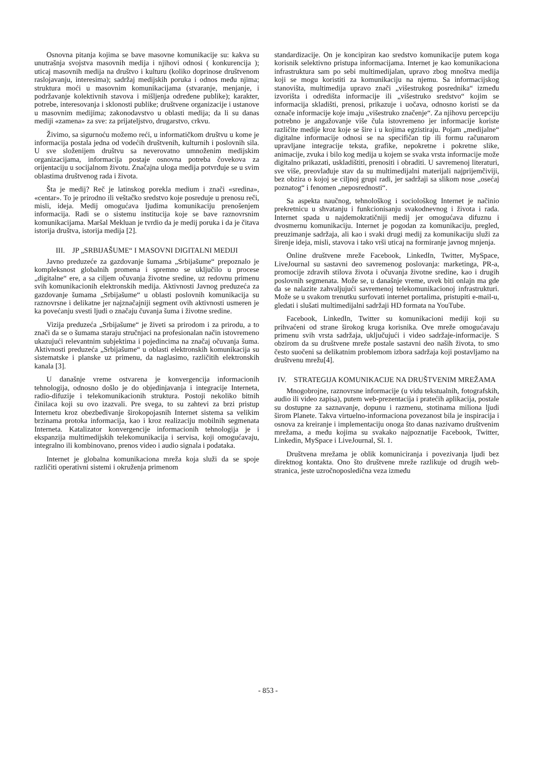Osnovna pitanja kojima se bave masovne komunikacije su: kakva su unutrašnja svojstva masovnih medija i njihovi odnosi ( konkurencija ); uticaj masovnih medija na društvo i kulturu (koliko doprinose društvenom raslojavanju, interesima); sadržaj medijskih poruka i odnos među njima; struktura moći u masovnim komunikacijama (stvaranje, menjanje, i podržavanje kolektivnih stavova i mišljenja određene publike); karakter, potrebe, interesovanja i sklonosti publike; društvene organizacije i ustanove u masovnim medijima; zakonodavstvo u oblasti medija; da li su danas mediji «zamena» za sve: za prijateljstvo, drugarstvo, crkvu.
Živimo, sa sigurnoću možemo reći, u informatičkom društvu u kome je informacija postala jedna od vodećih društvenih, kulturnih i poslovnih sila. U sve složenijem društvu sa neverovatno umnoženim medijskim organizacijama, informacija postaje osnovna potreba čovekova za orijentaciju u socijalnom životu. Značajna uloga medija potvrđuje se u svim oblastima društvenog rada i života.
Šta je medij? Reč je latinskog porekla medium i znači «sredina», «centar». To je prirodno ili veštačko sredstvo koje posreduje u prenosu reči, misli, ideja. Medij omogućava ljudima komunikaciju prenošenjem informacija. Radi se o sistemu institucija koje se bave raznovrsnim komunikacijama. Maršal Mekluan je tvrdio da je medij poruka i da je čitava istorija društva, istorija medija [2].
III. JP „SRBIJAŠUME“ I MASOVNI DIGITALNI MEDIJI
Javno preduzeće za gazdovanje šumama „Srbijašume“ prepoznalo je kompleksnost globalnih promena i spremno se uključilo u procese „digitalne“ ere, a sa ciljem očuvanja životne sredine, uz redovnu primenu svih komunikacionih elektronskih medija. Aktivnosti Javnog preduzeća za gazdovanje šumama „Srbijašume“ u oblasti poslovnih komunikacija su raznovrsne i delikatne jer najznačajniji segment ovih aktivnosti usmeren je ka povećanju svesti ljudi o značaju čuvanja šuma i životne sredine.
Vizija preduzeća „Srbijašume“ je živeti sa prirodom i za prirodu, a to znači da se o šumama staraju stručnjaci na profesionalan način istovremeno ukazujući relevantnim subjektima i pojedincima na značaj očuvanja šuma. Aktivnosti preduzeća „Srbijašume“ u oblasti elektronskih komunikacija su sistematske i planske uz primenu, da naglasimo, različitih elektronskih kanala [3].
U današnje vreme ostvarena je konvergencija informacionih tehnologija, odnosno došlo je do objedinjavanja i integracije Interneta, radio-difuzije i telekomunikacionih struktura. Postoji nekoliko bitnih činilaca koji su ovo izazvali. Pre svega, to su zahtevi za brzi pristup Internetu kroz obezbeđivanje širokopojasnih Internet sistema sa velikim brzinama protoka informacija, kao i kroz realizaciju mobilnih segmenata Interneta. Katalizator konvergencije informacionih tehnologija je i ekspanzija multimedijskih telekomunikacija i servisa, koji omogućavaju, integralno ili kombinovano, prenos video i audio signala i podataka.
Internet je globalna komunikaciona mreža koja služi da se spoje različiti operativni sistemi i okruženja primenom
standardizacije. On je koncipiran kao sredstvo komunikacije putem koga korisnik selektivno pristupa informacijama. Internet je kao komunikaciona infrastruktura sam po sebi multimedijalan, upravo zbog mnoštva medija koji se mogu koristiti za komunikaciju na njemu. Sa informacijskog stanovišta, multimedija upravo znači „višestrukog posrednika“ između izvorišta i odredišta informacije ili „višestruko sredstvo“ kojim se informacija skladišti, prenosi, prikazuje i uočava, odnosno koristi se da označe informacije koje imaju „višestruko značenje“. Za njihovu percepciju potrebno je angažovanje više čula istovremeno jer informacije koriste različite medije kroz koje se šire i u kojima egzistiraju. Pojam „medijalne“ digitalne informacije odnosi se na specifičan tip ili formu računarom upravljane integracije teksta, grafike, nepokretne i pokretne slike, animacije, zvuka i bilo kog medija u kojem se svaka vrsta informacije može digitalno prikazati, uskladištiti, prenositi i obraditi. U savremenoj literaturi, sve više, preovlađuje stav da su multimedijalni materijali najprijemčiviji, bez obzira o kojoj se ciljnoj grupi radi, jer sadržaji sa slikom nose „osećaj poznatog“ i fenomen „neposrednosti“.
Sa aspekta naučnog, tehnološkog i sociološkog Internet je načinio prekretnicu u shvatanju i funkcionisanju svakodnevnog i života i rada. Internet spada u najdemokratičniji medij jer omogućava difuznu i dvosmernu komunikaciju. Internet je pogodan za komunikaciju, pregled, preuzimanje sadržaja, ali kao i svaki drugi medij za komunikaciju služi za širenje ideja, misli, stavova i tako vrši uticaj na formiranje javnog mnjenja.
Online društvene mreže Facebook, LinkedIn, Twitter, MySpace, LiveJournal su sastavni deo savremenog poslovanja: marketinga, PR-a, promocije zdravih stilova života i očuvanja životne sredine, kao i drugih poslovnih segmenata. Može se, u današnje vreme, uvek biti onlajn ma gde da se nalazite zahvaljujući savremenoj telekomunikacionoj infrastrukturi. Može se u svakom trenutku surfovati internet portalima, pristupiti e-mail-u, gledati i slušati multimedijalni sadržaji HD formata na YouTube.
Facebook, LinkedIn, Twitter su komunikacioni mediji koji su prihvaćeni od strane širokog kruga korisnika. Ove mreže omogućavaju primenu svih vrsta sadržaja, uključujući i video sadržaje-informacije. S obzirom da su društvene mreže postale sastavni deo naših života, to smo često suočeni sa delikatnim problemom izbora sadržaja koji postavljamo na društvenu mrežu[4].
IV. STRATEGIJA KOMUNIKACIJE NA DRUŠTVENIM MREŽAMA
Mnogobrojne, raznovrsne informacije (u vidu tekstualnih, fotografskih, audio ili video zapisa), putem web-prezentacija i pratećih aplikacija, postale su dostupne za saznavanje, dopunu i razmenu, stotinama miliona ljudi širom Planete. Takva virtuelno-informaciona povezanost bila je inspiracija i osnova za kreiranje i implementaciju onoga što danas nazivamo društvenim mrežama, a među kojima su svakako najpoznatije Facebook, Twitter, Linkedin, MySpace i LiveJournal, Sl. 1.
Društvena mrežama je oblik komuniciranja i povezivanja ljudi bez direktnog kontakta. Ono što društvene mreže razlikuje od drugih web-stranica, jeste uzročnoposledična veza između
- 853 -